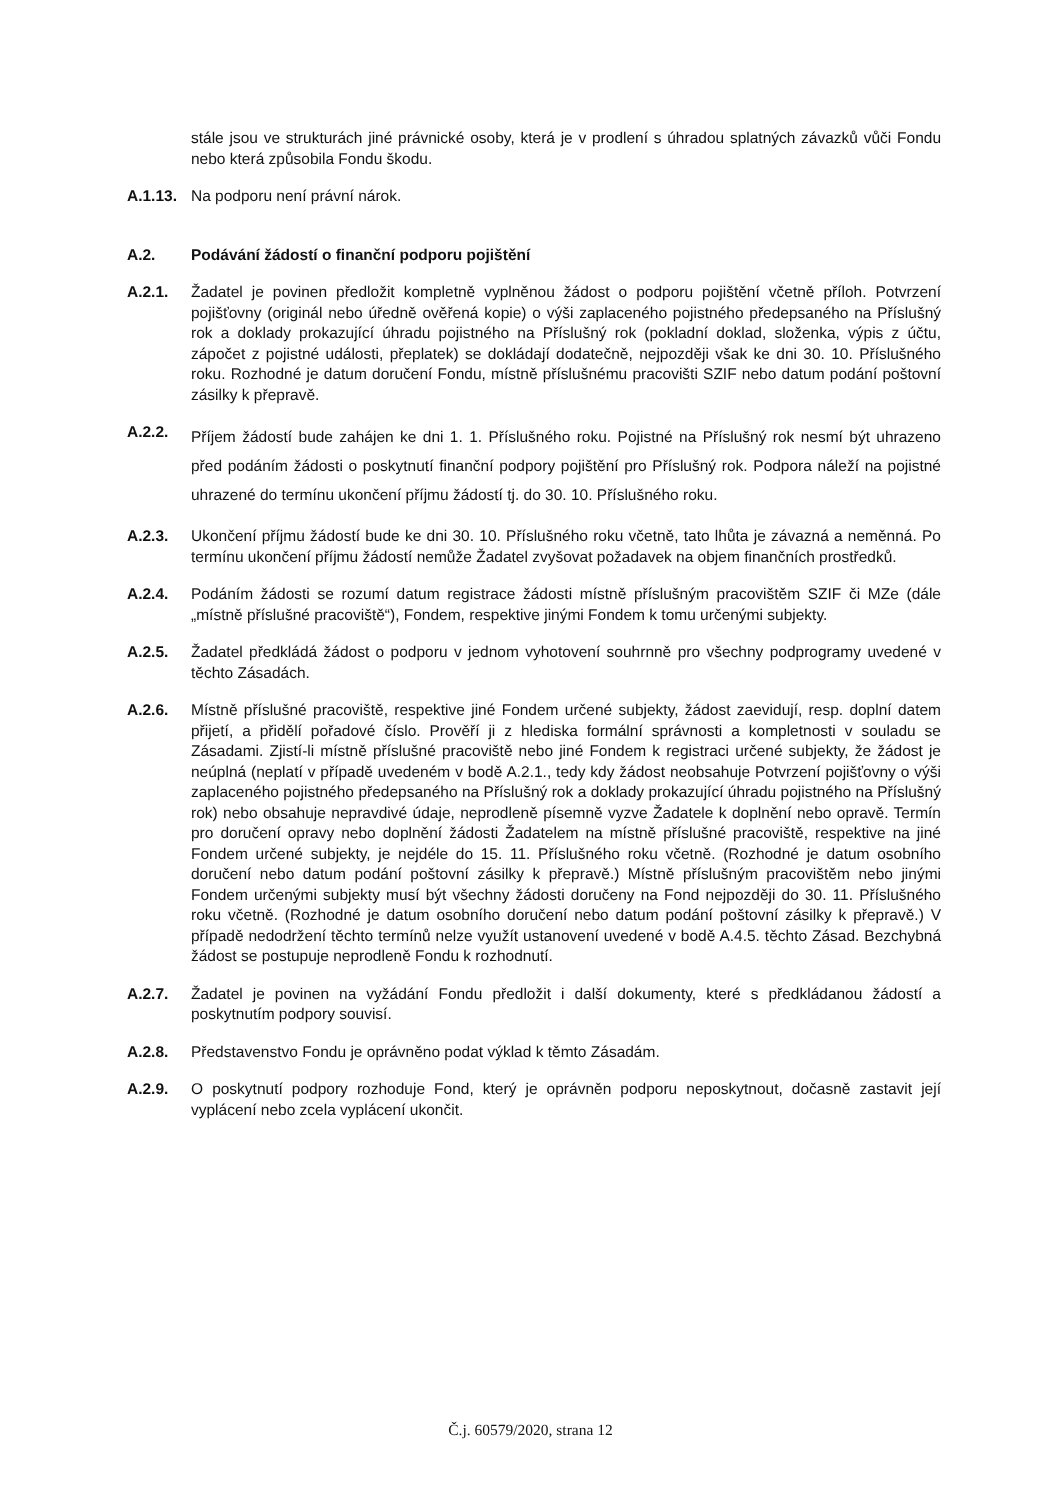stále jsou ve strukturách jiné právnické osoby, která je v prodlení s úhradou splatných závazků vůči Fondu nebo která způsobila Fondu škodu.
A.1.13. Na podporu není právní nárok.
A.2. Podávání žádostí o finanční podporu pojištění
A.2.1. Žadatel je povinen předložit kompletně vyplněnou žádost o podporu pojištění včetně příloh. Potvrzení pojišťovny (originál nebo úředně ověřená kopie) o výši zaplaceného pojistného předepsaného na Příslušný rok a doklady prokazující úhradu pojistného na Příslušný rok (pokladní doklad, složenka, výpis z účtu, zápočet z pojistné události, přeplatek) se dokládají dodatečně, nejpozději však ke dni 30. 10. Příslušného roku. Rozhodné je datum doručení Fondu, místně příslušnému pracovišti SZIF nebo datum podání poštovní zásilky k přepravě.
A.2.2. Příjem žádostí bude zahájen ke dni 1. 1. Příslušného roku. Pojistné na Příslušný rok nesmí být uhrazeno před podáním žádosti o poskytnutí finanční podpory pojištění pro Příslušný rok. Podpora náleží na pojistné uhrazené do termínu ukončení příjmu žádostí tj. do 30. 10. Příslušného roku.
A.2.3. Ukončení příjmu žádostí bude ke dni 30. 10. Příslušného roku včetně, tato lhůta je závazná a neměnná. Po termínu ukončení příjmu žádostí nemůže Žadatel zvyšovat požadavek na objem finančních prostředků.
A.2.4. Podáním žádosti se rozumí datum registrace žádosti místně příslušným pracovištěm SZIF či MZe (dále „místně příslušné pracoviště“), Fondem, respektive jinými Fondem k tomu určenými subjekty.
A.2.5. Žadatel předkládá žádost o podporu v jednom vyhotovení souhrnně pro všechny podprogramy uvedené v těchto Zásadách.
A.2.6. Místně příslušné pracoviště, respektive jiné Fondem určené subjekty, žádost zaevidují, resp. doplní datem přijetí, a přidělí pořadové číslo. Prověří ji z hlediska formální správnosti a kompletnosti v souladu se Zásadami. Zjistí-li místně příslušné pracoviště nebo jiné Fondem k registraci určené subjekty, že žádost je neúplná (neplatí v případě uvedeném v bodě A.2.1., tedy kdy žádost neobsahuje Potvrzení pojišťovny o výši zaplaceného pojistného předepsaného na Příslušný rok a doklady prokazující úhradu pojistného na Příslušný rok) nebo obsahuje nepravdivé údaje, neprodleně písemně vyzve Žadatele k doplnění nebo opravě. Termín pro doručení opravy nebo doplnění žádosti Žadatelem na místně příslušné pracoviště, respektive na jiné Fondem určené subjekty, je nejdéle do 15. 11. Příslušného roku včetně. (Rozhodné je datum osobního doručení nebo datum podání poštovní zásilky k přepravě.) Místně příslušným pracovištěm nebo jinými Fondem určenými subjekty musí být všechny žádosti doručeny na Fond nejpozději do 30. 11. Příslušného roku včetně. (Rozhodné je datum osobního doručení nebo datum podání poštovní zásilky k přepravě.) V případě nedodržení těchto termínů nelze využít ustanovení uvedené v bodě A.4.5. těchto Zásad. Bezchybná žádost se postupuje neprodleně Fondu k rozhodnutí.
A.2.7. Žadatel je povinen na vyžádání Fondu předložit i další dokumenty, které s předkládanou žádostí a poskytnutím podpory souvisí.
A.2.8. Představenstvo Fondu je oprávněno podat výklad k těmto Zásadám.
A.2.9. O poskytnutí podpory rozhoduje Fond, který je oprávněn podporu neposkytnout, dočasně zastavit její vyplácení nebo zcela vyplácení ukončit.
Č.j. 60579/2020, strana 12